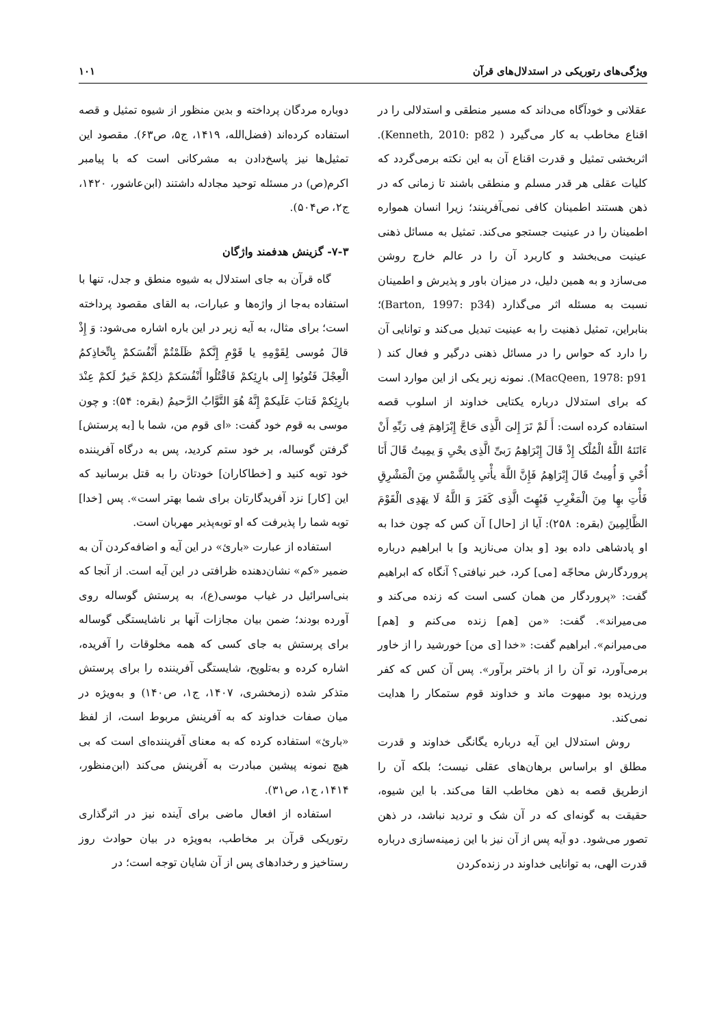ویژگی‌های رتوریکی در استدلال‌های قرآن ۱۰۱
عقلانی و خودآگاه می‌داند که مسیر منطقی و استدلالی را در اقناع مخاطب به کار می‌گیرد ( Kenneth, 2010: p82). اثربخشی تمثیل و قدرت اقناع آن به این نکته برمی‌گردد که کلیات عقلی هر قدر مسلم و منطقی باشند تا زمانی که در ذهن هستند اطمینان کافی نمی‌آفرینند؛ زیرا انسان همواره اطمینان را در عینیت جستجو می‌کند. تمثیل به مسائل ذهنی عینیت می‌بخشد و کاربرد آن را در عالم خارج روشن می‌سازد و به همین دلیل، در میزان باور و پذیرش و اطمینان نسبت به مسئله اثر می‌گذارد (Barton, 1997: p34)؛ بنابراین، تمثیل ذهنیت را به عینیت تبدیل می‌کند و توانایی آن را دارد که حواس را در مسائل ذهنی درگیر و فعال کند ( MacQeen, 1978: p91). نمونه زیر یکی از این موارد است که برای استدلال درباره یکتایی خداوند از اسلوب قصه استفاده کرده است: أَ لَمْ تَرَ إِلیَ الَّذِی حَاجَّ إِبْرَاهِمَ فِی رَبِّهِ أَنْ ءَاتَئهُ اللَّهُ الْمُلْک إِذْ قَالَ إِبْرَاهِمُ رَبیِّ الَّذِی یحْیِ وَ یمِیتُ قَالَ أَنَا أُحْیِ وَ أُمِیتُ قَالَ إِبْرَاهِمُ فَإِنَّ اللَّهَ یأْتیِ بِالشَّمْسِ مِنَ الْمَشْرِقِ فَأْتِ بهِا مِنَ الْمَغْرِبِ فَبُهِتَ الَّذِی کَفَرَ وَ اللَّهُ لَا یهَدِی الْقَوْمَ الظَّالِمِینَ (بقره: ۲۵۸): آیا از [حال] آن کس که چون خدا به او پادشاهی داده بود [و بدان می‌نازید و] با ابراهیم درباره پروردگارش محاجّه [می] کرد، خبر نیافتی؟ آنگاه که ابراهیم گفت: «پروردگار من همان کسی است که زنده می‌کند و می‌میراند». گفت: «من [هم] زنده می‌کنم و [هم] می‌میرانم». ابراهیم گفت: «خدا [ی من] خورشید را از خاور برمی‌آورد، تو آن را از باختر برآور». پس آن کس که کفر ورزیده بود مبهوت ماند و خداوند قوم ستمکار را هدایت نمی‌کند.
روش استدلال این آیه درباره یگانگی خداوند و قدرت مطلق او براساس برهان‌های عقلی نیست؛ بلکه آن را ازطریق قصه به ذهن مخاطب القا می‌کند. با این شیوه، حقیقت به گونه‌ای که در آن شک و تردید نباشد، در ذهن تصور می‌شود. دو آیه پس از آن نیز با این زمینه‌سازی درباره قدرت الهی، به توانایی خداوند در زنده‌کردن
دوباره مردگان پرداخته و بدین منظور از شیوه تمثیل و قصه استفاده کرده‌اند (فضل‌الله، ۱۴۱۹، ج۵، ص۶۳). مقصود این تمثیل‌ها نیز پاسخ‌دادن به مشرکانی است که با پیامبر اکرم(ص) در مسئله توحید مجادله داشتند (ابن‌عاشور، ۱۴۲۰، ج۲، ص۵۰۴).
۷-۳- گزینش هدفمند واژگان
گاه قرآن به جای استدلال به شیوه منطق و جدل، تنها با استفاده به‌جا از واژه‌ها و عبارات، به القای مقصود پرداخته است؛ برای مثال، به آیه زیر در این باره اشاره می‌شود: وَ إِذْ قالَ مُوسی لِقَوْمِهِ یا قَوْمِ إِنَّکمْ ظَلَمْتُمْ أَنْفُسَکمْ بِاتِّخاذِکمُ الْعِجْلَ فَتُوبُوا إِلی بارِئِکمْ فَاقْتُلُوا أَنْفُسَکمْ ذلِکمْ خَیرٌ لَکمْ عِنْدَ بارِئِکمْ فَتابَ عَلَیکمْ إِنَّهُ هُوَ التَّوَّابُ الرَّحیمُ (بقره: ۵۴): و چون موسی به قوم خود گفت: «ای قوم من، شما با [به پرستش] گرفتن گوساله، بر خود ستم کردید، پس به درگاه آفریننده خود توبه کنید و [خطاکاران] خودتان را به قتل برسانید که این [کار] نزد آفریدگارتان برای شما بهتر است». پس [خدا] توبه شما را پذیرفت که او توبه‌پذیر مهربان است.
استفاده از عبارت «بارئ» در این آیه و اضافه‌کردن آن به ضمیر «کم» نشان‌دهنده ظرافتی در این آیه است. از آنجا که بنی‌اسرائیل در غیاب موسی(ع)، به پرستش گوساله روی آورده بودند؛ ضمن بیان مجازات آنها بر ناشایستگی گوساله برای پرستش به جای کسی که همه مخلوقات را آفریده، اشاره کرده و به‌تلویح، شایستگی آفریننده را برای پرستش متذکر شده (زمخشری، ۱۴۰۷، ج۱، ص۱۴۰) و به‌ویژه در میان صفات خداوند که به آفرینش مربوط است، از لفظ «بارئ» استفاده کرده که به معنای آفریننده‌ای است که بی هیچ نمونه پیشین مبادرت به آفرینش می‌کند (ابن‌منظور، ۱۴۱۴، ج۱، ص۳۱).
استفاده از افعال ماضی برای آینده نیز در اثرگذاری رتوریکی قرآن بر مخاطب، به‌ویژه در بیان حوادث روز رستاخیز و رخدادهای پس از آن شایان توجه است؛ در